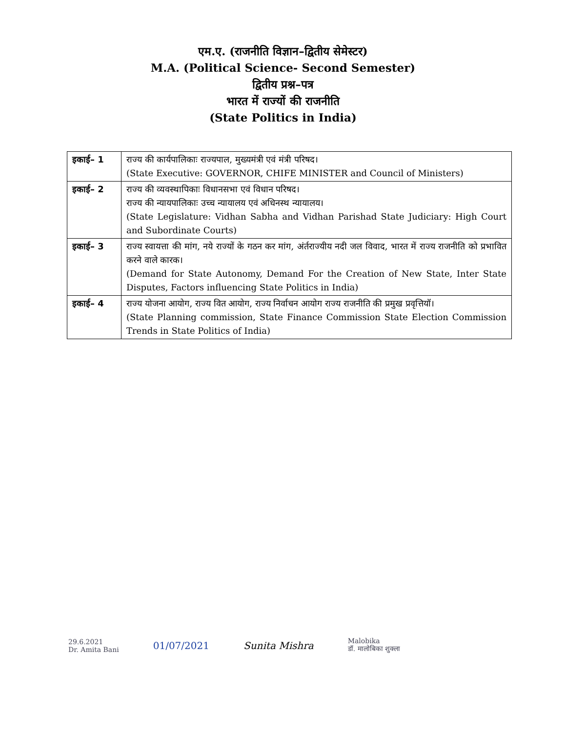एम.ए. (राजनीति विज्ञान–द्वितीय सेमेस्टर)
M.A. (Political Science- Second Semester)
द्वितीय प्रश्न–पत्र
भारत में राज्यों की राजनीति
(State Politics in India)
| इकाई– 1 | राज्य की कार्यपालिकाः राज्यपाल, मुख्यमंत्री एवं मंत्री परिषद। (State Executive: GOVERNOR, CHIFE MINISTER and Council of Ministers) |
| इकाई– 2 | राज्य की व्यवस्थापिकाः विधानसभा एवं विधान परिषद। राज्य की न्यायपालिकाः उच्च न्यायालय एवं अधिनस्थ न्यायालय। (State Legislature: Vidhan Sabha and Vidhan Parishad State Judiciary: High Court and Subordinate Courts) |
| इकाई– 3 | राज्य स्वायत्ता की मांग, नये राज्यों के गठन कर मांग, अंर्तराज्यीय नदी जल विवाद, भारत में राज्य राजनीति को प्रभावित करने वाले कारक। (Demand for State Autonomy, Demand For the Creation of New State, Inter State Disputes, Factors influencing State Politics in India) |
| इकाई– 4 | राज्य योजना आयोग, राज्य वित आयोग, राज्य निर्वाचन आयोग राज्य राजनीति की प्रमुख प्रवृत्तियॉ। (State Planning commission, State Finance Commission State Election Commission Trends in State Politics of India) |
29.6.2021
Dr. Amita Bani
01/07/2021 Sunita Mishra
Malobika
डॉ. मालोबिका शुक्ला